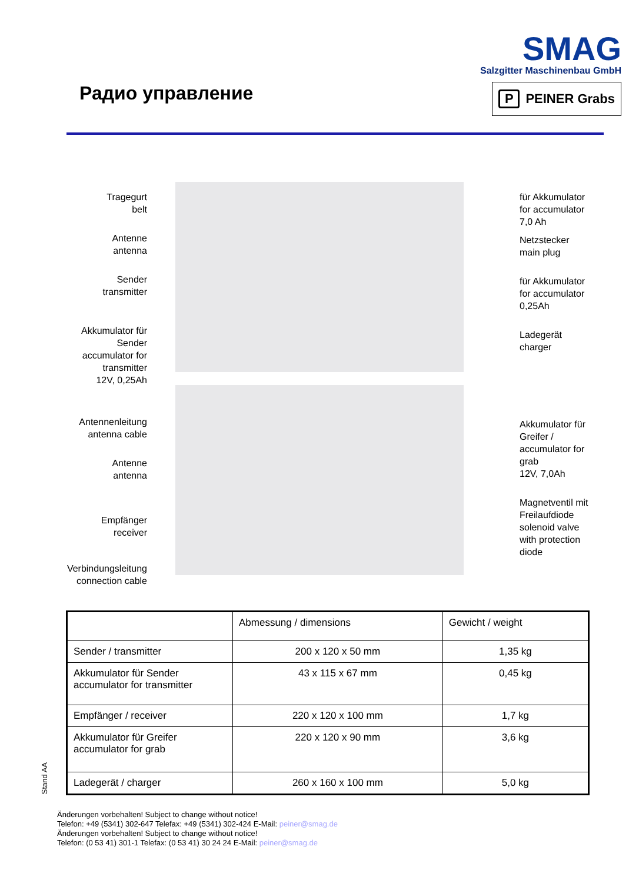Радио управление
SMAG
Salzgitter Maschinenbau GmbH
P PEINER Grabs
Tragegurt
belt
Antenne
antenna
Sender
transmitter
Akkumulator für
Sender
accumulator for
transmitter
12V, 0,25Ah
Antennenleitung
antenna cable
Antenne
antenna
Empfänger
receiver
Verbindungsleitung
connection cable
für Akkumulator
for accumulator
7,0 Ah
Netzstecker
main plug
für Akkumulator
for accumulator
0,25Ah
Ladegerät
charger
Akkumulator für
Greifer /
accumulator for
grab
12V, 7,0Ah
Magnetventil mit
Freilaufdiode
solenoid valve
with protection
diode
| | Abmessung / dimensions | Gewicht / weight |
| Sender / transmitter | 200 x 120 x 50 mm | 1,35 kg |
| Akkumulator für Sender accumulator for transmitter | 43 x 115 x 67 mm | 0,45 kg |
| Empfänger / receiver | 220 x 120 x 100 mm | 1,7 kg |
| Akkumulator für Greifer accumulator for grab | 220 x 120 x 90 mm | 3,6 kg |
| Ladegerät / charger | 260 x 160 x 100 mm | 5,0 kg |
Stand AA
Änderungen vorbehalten! Subject to change without notice!
Telefon: +49 (5341) 302-647 Telefax: +49 (5341) 302-424 E-Mail: peiner@smag.de
Änderungen vorbehalten! Subject to change without notice!
Telefon: (0 53 41) 301-1 Telefax: (0 53 41) 30 24 24 E-Mail: peiner@smag.de